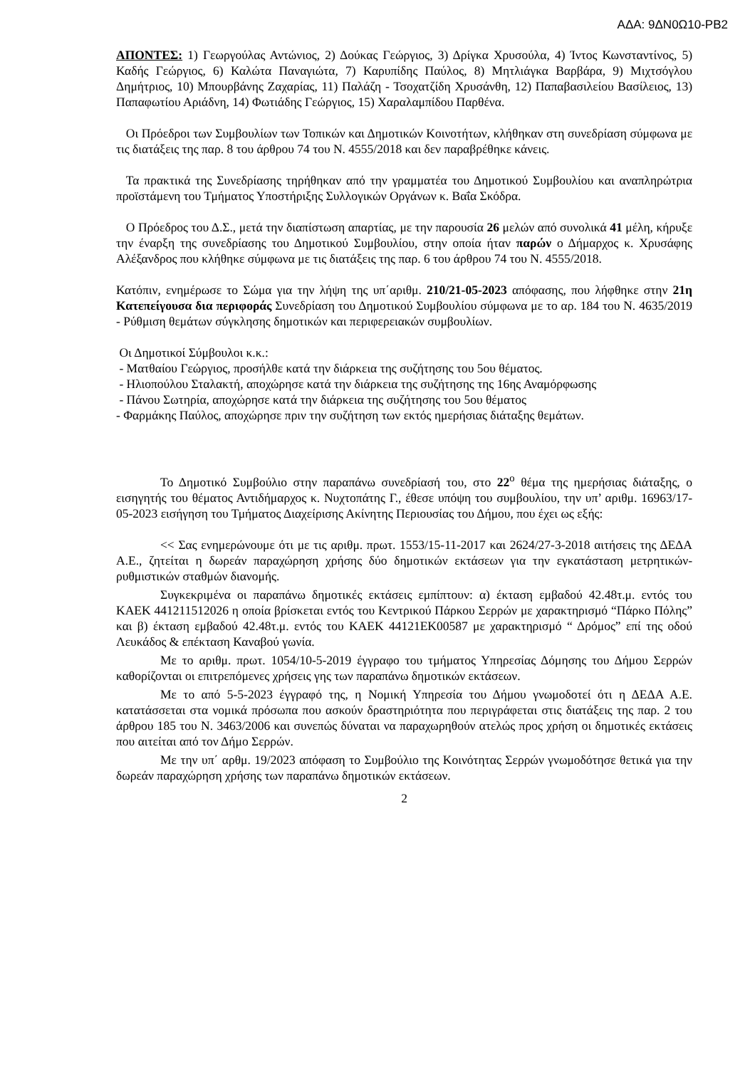ΑΔΑ: 9ΔΝ0Ω10-ΡΒ2
ΑΠΟΝΤΕΣ: 1) Γεωργούλας Αντώνιος, 2) Δούκας Γεώργιος, 3) Δρίγκα Χρυσούλα, 4) Ίντος Κωνσταντίνος, 5) Καδής Γεώργιος, 6) Καλώτα Παναγιώτα, 7) Καρυπίδης Παύλος, 8) Μητλιάγκα Βαρβάρα, 9) Μιχτσόγλου Δημήτριος, 10) Μπουρβάνης Ζαχαρίας, 11) Παλάζη - Τσοχατζίδη Χρυσάνθη, 12) Παπαβασιλείου Βασίλειος, 13) Παπαφωτίου Αριάδνη, 14) Φωτιάδης Γεώργιος, 15) Χαραλαμπίδου Παρθένα.
Οι Πρόεδροι των Συμβουλίων των Τοπικών και Δημοτικών Κοινοτήτων, κλήθηκαν στη συνεδρίαση σύμφωνα με τις διατάξεις της παρ. 8 του άρθρου 74 του Ν. 4555/2018 και δεν παραβρέθηκε κάνεις.
Τα πρακτικά της Συνεδρίασης τηρήθηκαν από την γραμματέα του Δημοτικού Συμβουλίου και αναπληρώτρια προϊστάμενη του Τμήματος Υποστήριξης Συλλογικών Οργάνων κ. Βαΐα Σκόδρα.
Ο Πρόεδρος του Δ.Σ., μετά την διαπίστωση απαρτίας, με την παρουσία 26 μελών από συνολικά 41 μέλη, κήρυξε την έναρξη της συνεδρίασης του Δημοτικού Συμβουλίου, στην οποία ήταν παρών ο Δήμαρχος κ. Χρυσάφης Αλέξανδρος που κλήθηκε σύμφωνα με τις διατάξεις της παρ. 6 του άρθρου 74 του Ν. 4555/2018.
Κατόπιν, ενημέρωσε το Σώμα για την λήψη της υπ΄αριθμ. 210/21-05-2023 απόφασης, που λήφθηκε στην 21η Κατεπείγουσα δια περιφοράς Συνεδρίαση του Δημοτικού Συμβουλίου σύμφωνα με το αρ. 184 του Ν. 4635/2019 - Ρύθμιση θεμάτων σύγκλησης δημοτικών και περιφερειακών συμβουλίων.
Οι Δημοτικοί Σύμβουλοι κ.κ.:
- Ματθαίου Γεώργιος, προσήλθε κατά την διάρκεια της συζήτησης του 5ου θέματος.
- Ηλιοπούλου Σταλακτή, αποχώρησε κατά την διάρκεια της συζήτησης της 16ης Αναμόρφωσης
- Πάνου Σωτηρία, αποχώρησε κατά την διάρκεια της συζήτησης του 5ου θέματος
- Φαρμάκης Παύλος, αποχώρησε πριν την συζήτηση των εκτός ημερήσιας διάταξης θεμάτων.
Το Δημοτικό Συμβούλιο στην παραπάνω συνεδρίασή του, στο 22<sup>ο</sup> θέμα της ημερήσιας διάταξης, ο εισηγητής του θέματος Αντιδήμαρχος κ. Νυχτοπάτης Γ., έθεσε υπόψη του συμβουλίου, την υπ’ αριθμ. 16963/17-05-2023 εισήγηση του Τμήματος Διαχείρισης Ακίνητης Περιουσίας του Δήμου, που έχει ως εξής:
<< Σας ενημερώνουμε ότι με τις αριθμ. πρωτ. 1553/15-11-2017 και 2624/27-3-2018 αιτήσεις της ΔΕΔΑ Α.Ε., ζητείται η δωρεάν παραχώρηση χρήσης δύο δημοτικών εκτάσεων για την εγκατάσταση μετρητικών-ρυθμιστικών σταθμών διανομής.
Συγκεκριμένα οι παραπάνω δημοτικές εκτάσεις εμπίπτουν: α) έκταση εμβαδού 42.48τ.μ. εντός του ΚΑΕΚ 441211512026 η οποία βρίσκεται εντός του Κεντρικού Πάρκου Σερρών με χαρακτηρισμό “Πάρκο Πόλης” και β) έκταση εμβαδού 42.48τ.μ. εντός του ΚΑΕΚ 44121ΕΚ00587 με χαρακτηρισμό “ Δρόμος” επί της οδού Λευκάδος & επέκταση Καναβού γωνία.
Με το αριθμ. πρωτ. 1054/10-5-2019 έγγραφο του τμήματος Υπηρεσίας Δόμησης του Δήμου Σερρών καθορίζονται οι επιτρεπόμενες χρήσεις γης των παραπάνω δημοτικών εκτάσεων.
Με το από 5-5-2023 έγγραφό της, η Νομική Υπηρεσία του Δήμου γνωμοδοτεί ότι η ΔΕΔΑ Α.Ε. κατατάσσεται στα νομικά πρόσωπα που ασκούν δραστηριότητα που περιγράφεται στις διατάξεις της παρ. 2 του άρθρου 185 του Ν. 3463/2006 και συνεπώς δύναται να παραχωρηθούν ατελώς προς χρήση οι δημοτικές εκτάσεις που αιτείται από τον Δήμο Σερρών.
Με την υπ΄ αρθμ. 19/2023 απόφαση το Συμβούλιο της Κοινότητας Σερρών γνωμοδότησε θετικά για την δωρεάν παραχώρηση χρήσης των παραπάνω δημοτικών εκτάσεων.
2